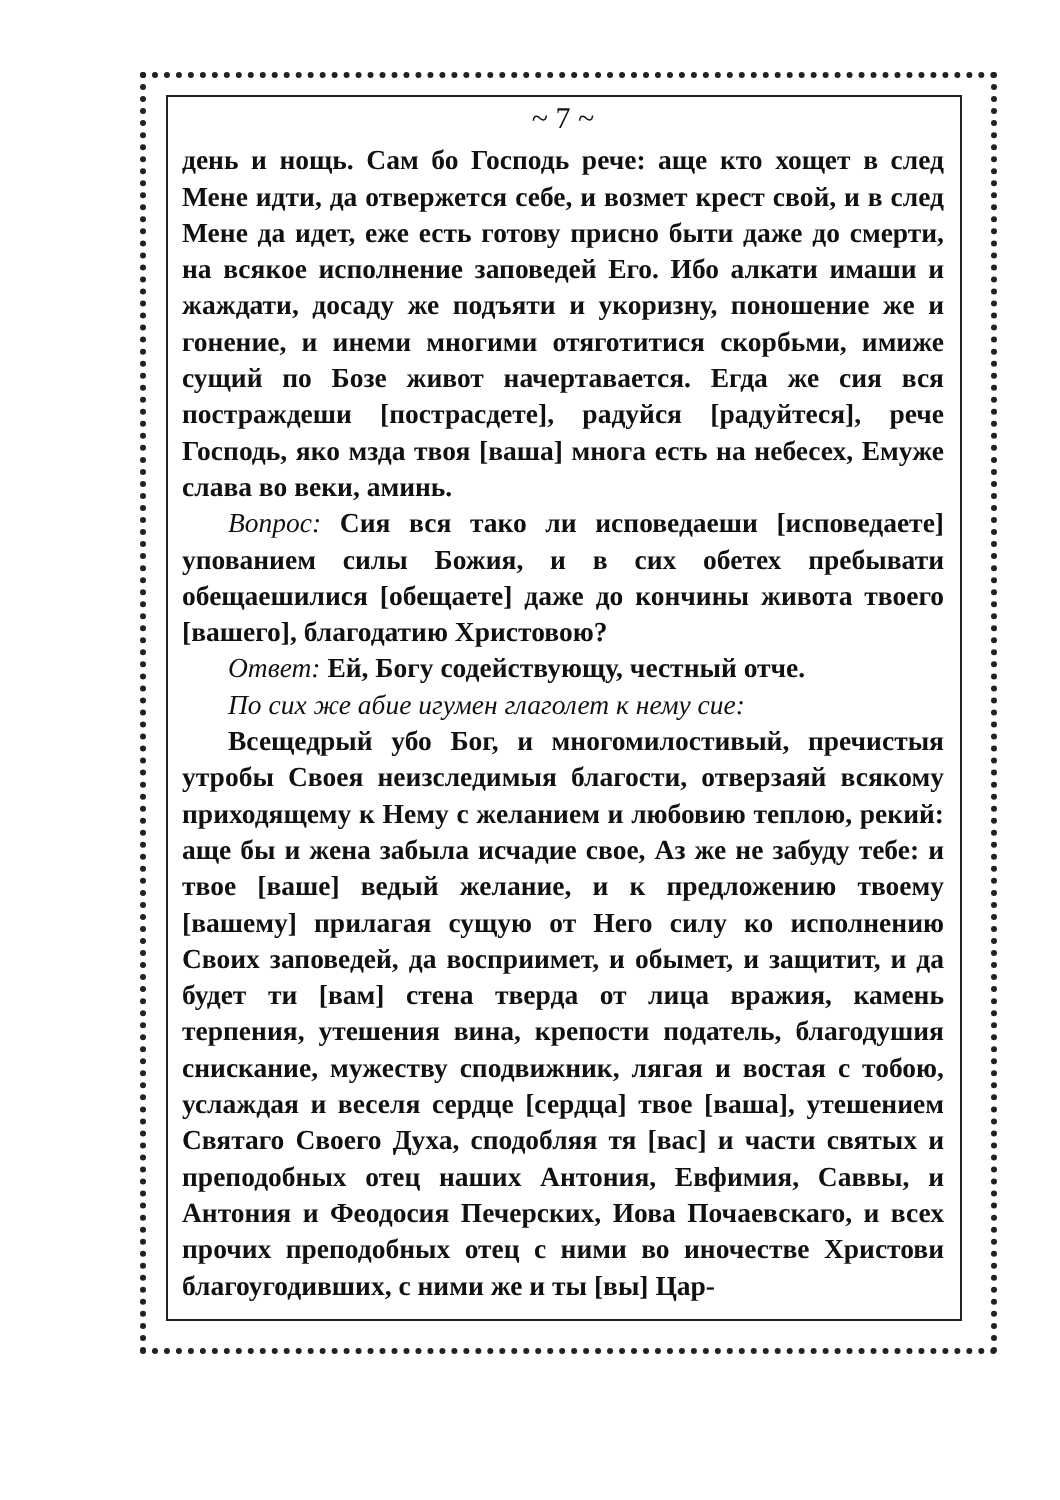~ 7 ~
день и нощь. Сам бо Господь рече: аще кто хощет в след Мене идти, да отвержется себе, и возмет крест свой, и в след Мене да идет, еже есть готову присно быти даже до смерти, на всякое исполнение заповедей Его. Ибо алкати имаши и жаждати, досаду же подъяти и укоризну, поношение же и гонение, и инеми многими отяготитися скорбьми, имиже сущий по Бозе живот начертавается. Егда же сия вся постраждеши [пострасдете], радуйся [радуйтеся], рече Господь, яко мзда твоя [ваша] многа есть на небесех, Емуже слава во веки, аминь.
Вопрос: Сия вся тако ли исповедаеши [исповедаете] упованием силы Божия, и в сих обетех пребывати обещаешилися [обещаете] даже до кончины живота твоего [вашего], благодатию Христовою?
Ответ: Ей, Богу содействующу, честный отче.
По сих же абие игумен глаголет к нему сие:
Всещедрый убо Бог, и многомилостивый, пречистыя утробы Своея неизследимыя благости, отверзаяй всякому приходящему к Нему с желанием и любовию теплою, рекий: аще бы и жена забыла исчадие свое, Аз же не забуду тебе: и твое [ваше] ведый желание, и к предложению твоему [вашему] прилагая сущую от Него силу ко исполнению Своих заповедей, да восприимет, и обымет, и защитит, и да будет ти [вам] стена тверда от лица вражия, камень терпения, утешения вина, крепости податель, благодушия снискание, мужеству сподвижник, лягая и востая с тобою, услаждая и веселя сердце [сердца] твое [ваша], утешением Святаго Своего Духа, сподобляя тя [вас] и части святых и преподобных отец наших Антония, Евфимия, Саввы, и Антония и Феодосия Печерских, Иова Почаевскаго, и всех прочих преподобных отец с ними во иночестве Христови благоугодивших, с ними же и ты [вы] Цар-